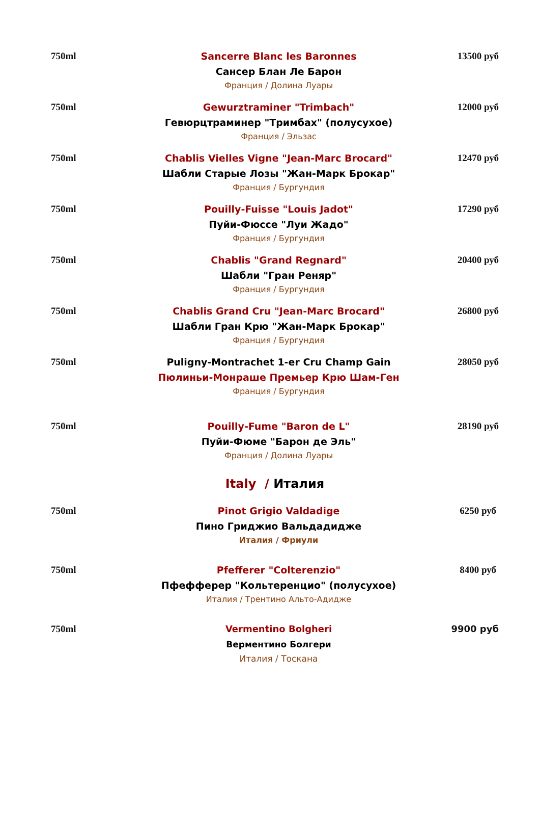| 750ml | Sancerre Blanc les Baronnes Сансер Блан Ле Барон Франция / Долина Луары | 13500 руб |
| 750ml | Gewurztraminer "Trimbach" Гевюрцтраминер "Тримбах" (полусухое) Франция / Эльзас | 12000 руб |
| 750ml | Chablis Vielles Vigne "Jean-Marc Brocard" Шабли Старые Лозы "Жан-Марк Брокар" Франция / Бургундия | 12470 руб |
| 750ml | Pouilly-Fuisse "Louis Jadot" Пуйи-Фюссе "Луи Жадо" Франция / Бургундия | 17290 руб |
| 750ml | Chablis "Grand Regnard" Шабли "Гран Реняр" Франция / Бургундия | 20400 руб |
| 750ml | Chablis Grand Cru "Jean-Marc Brocard" Шабли Гран Крю "Жан-Марк Брокар" Франция / Бургундия | 26800 руб |
| 750ml | Puligny-Montrachet 1-er Cru Champ Gain Пюлиньи-Монраше Премьер Крю Шам-Ген Франция / Бургундия | 28050 руб |
| 750ml | Pouilly-Fume "Baron de L" Пуйи-Фюме "Барон де Эль" Франция / Долина Луары | 28190 руб |
| Italy / Италия | | |
| 750ml | Pinot Grigio Valdadige Пино Гриджио Вальдадидже Италия / Фриули | 6250 руб |
| 750ml | Pfefferer "Colterenzio" Пфефферер "Кольтеренцио" (полусухое) Италия / Трентино Альто-Адидже | 8400 руб |
| 750ml | Vermentino Bolgheri Верментино Болгери Италия / Тоскана | 9900 руб |